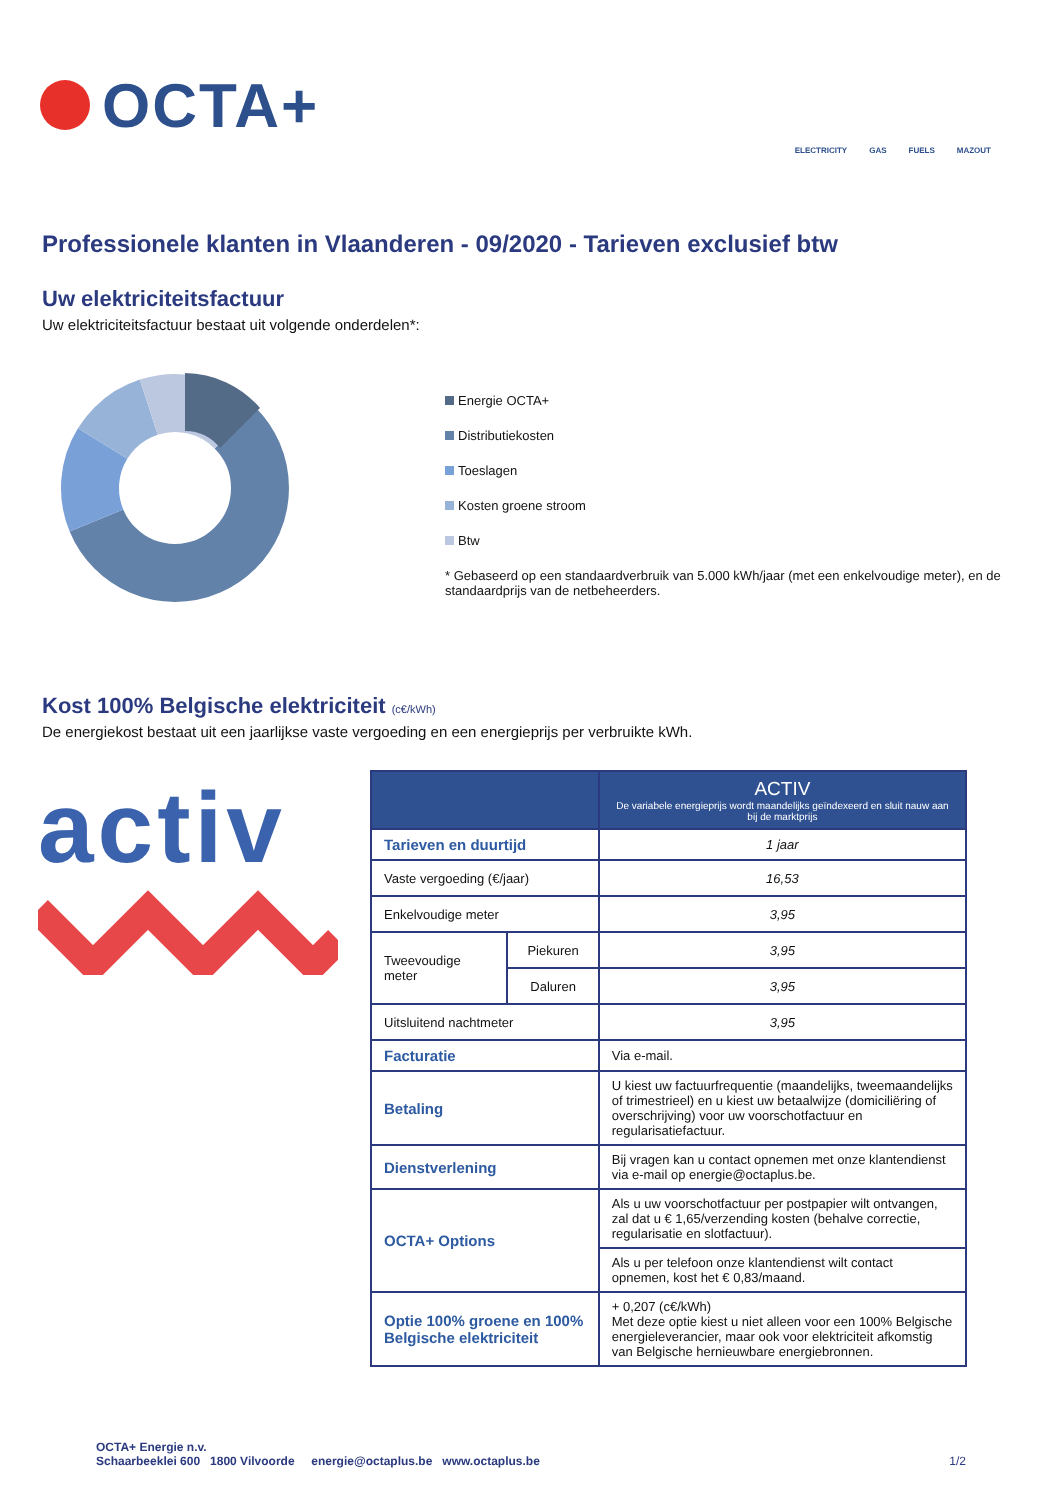OCTA+
ELECTRICITY GAS FUELS MAZOUT
Professionele klanten in Vlaanderen - 09/2020 - Tarieven exclusief btw
Uw elektriciteitsfactuur
Uw elektriciteitsfactuur bestaat uit volgende onderdelen*:
Energie OCTA+
Distributiekosten
Toeslagen
Kosten groene stroom
Btw
* Gebaseerd op een standaardverbruik van 5.000 kWh/jaar (met een enkelvoudige meter), en de standaardprijs van de netbeheerders.
Kost 100% Belgische elektriciteit (c€/kWh)
De energiekost bestaat uit een jaarlijkse vaste vergoeding en een energieprijs per verbruikte kWh.
activ
| | | ACTIV De variabele energieprijs wordt maandelijks geïndexeerd en sluit nauw aan bij de marktprijs |
| --- | --- | --- |
| Tarieven en duurtijd | | 1 jaar |
| Vaste vergoeding (€/jaar) | | 16,53 |
| Enkelvoudige meter | | 3,95 |
| Tweevoudige meter | Piekuren | 3,95 |
| | Daluren | 3,95 |
| Uitsluitend nachtmeter | | 3,95 |
| Facturatie | | Via e-mail. |
| Betaling | | U kiest uw factuurfrequentie (maandelijks, tweemaandelijks of trimestrieel) en u kiest uw betaalwijze (domiciliëring of overschrijving) voor uw voorschotfactuur en regularisatiefactuur. |
| Dienstverlening | | Bij vragen kan u contact opnemen met onze klantendienst via e-mail op energie@octaplus.be. |
| OCTA+ Options | | Als u uw voorschotfactuur per postpapier wilt ontvangen, zal dat u € 1,65/verzending kosten (behalve correctie, regularisatie en slotfactuur). |
| | | Als u per telefoon onze klantendienst wilt contact opnemen, kost het € 0,83/maand. |
| Optie 100% groene en 100% Belgische elektriciteit | | + 0,207 (c€/kWh) Met deze optie kiest u niet alleen voor een 100% Belgische energieleverancier, maar ook voor elektriciteit afkomstig van Belgische hernieuwbare energiebronnen. |
OCTA+ Energie n.v.
Schaarbeeklei 600 1800 Vilvoorde energie@octaplus.be www.octaplus.be 1/2